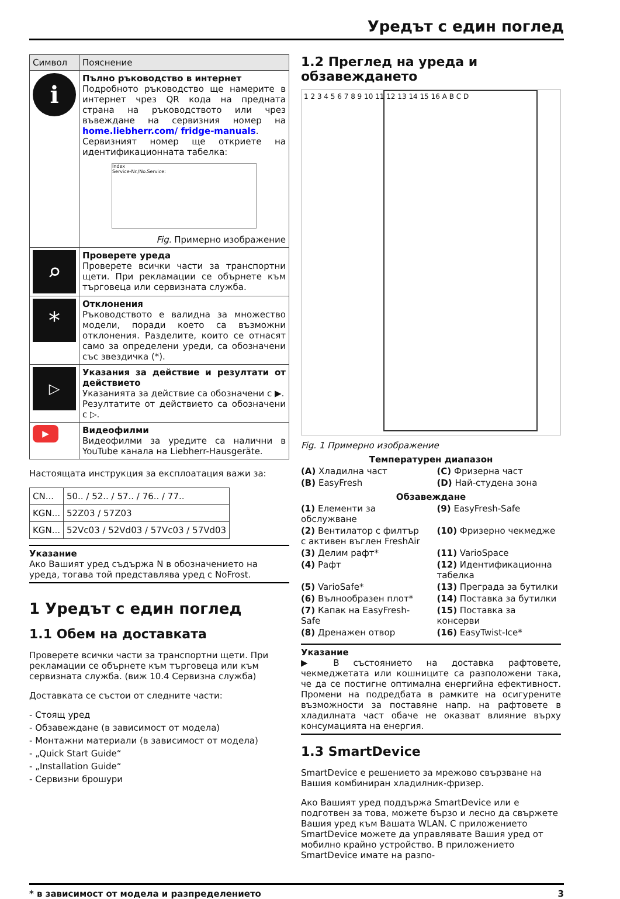Уредът с един поглед
| Символ | Пояснение |
| --- | --- |
| ℹ | Пълно ръководство в интернет Подробното ръководство ще намерите в интернет чрез QR кода на предната страна на ръководството или чрез въвеждане на сервизния номер на home.liebherr.com/ fridge-manuals . Сервизният номер ще откриете на идентификационната табелка: Index Service-Nr./No.Service: Fig. Примерно изображение |
| ⌕ | Проверете уреда Проверете всички части за транспортни щети. При рекламации се обърнете към търговеца или сервизната служба. |
| * | Отклонения Ръководството е валидна за множество модели, поради което са възможни отклонения. Разделите, които се отнасят само за определени уреди, са обозначени със звездичка (*). |
| ▷ | Указания за действие и резултати от действието Указанията за действие са обозначени с ▶. Резултатите от действието са обозначени с ▷. |
| ▶ | Видеофилми Видеофилми за уредите са налични в YouTube канала на Liebherr-Hausgeräte. |
Настоящата инструкция за експлоатация важи за:
| CN... | 50.. / 52.. / 57.. / 76.. / 77.. |
| KGN... | 52Z03 / 57Z03 |
| KGN... | 52Vc03 / 52Vd03 / 57Vc03 / 57Vd03 |
Указание
Ако Вашият уред съдържа N в обозначението на уреда, тогава той представлява уред с NoFrost.
1 Уредът с един поглед
1.1 Обем на доставката
Проверете всички части за транспортни щети. При рекламации се обърнете към търговеца или към сервизната служба. (виж 10.4 Сервизна служба)
Доставката се състои от следните части:
- Стоящ уред
- Обзавеждане (в зависимост от модела)
- Монтажни материали (в зависимост от модела)
- „Quick Start Guide“
- „Installation Guide“
- Сервизни брошури
1.2 Преглед на уреда и обзавеждането
1 2 3 4 5 6 7 8 9 10 11 12 13 14 15 16 A B C D
Fig. 1 Примерно изображение
Температурен диапазон
(A) Хладилна част
(C) Фризерна част
(B) EasyFresh
(D) Най-студена зона
Обзавеждане
(1) Елементи за обслужване
(9) EasyFresh-Safe
(2) Вентилатор с филтър с активен въглен FreshAir
(10) Фризерно чекмедже
(3) Делим рафт*
(11) VarioSpace
(4) Рафт
(12) Идентификационна табелка
(5) VarioSafe*
(13) Преграда за бутилки
(6) Вълнообразен плот*
(14) Поставка за бутилки
(7) Капак на EasyFresh-Safe
(15) Поставка за консерви
(8) Дренажен отвор
(16) EasyTwist-Ice*
Указание
▶ В състоянието на доставка рафтовете, чекмеджетата или кошниците са разположени така, че да се постигне оптимална енергийна ефективност. Промени на подредбата в рамките на осигурените възможности за поставяне напр. на рафтовете в хладилната част обаче не оказват влияние върху консумацията на енергия.
1.3 SmartDevice
SmartDevice е решението за мрежово свързване на Вашия комбиниран хладилник-фризер.
Ако Вашият уред поддържа SmartDevice или е подготвен за това, можете бързо и лесно да свържете Вашия уред към Вашата WLAN. С приложението SmartDevice можете да управлявате Вашия уред от мобилно крайно устройство. В приложението SmartDevice имате на разпо-
* в зависимост от модела и разпределението 3